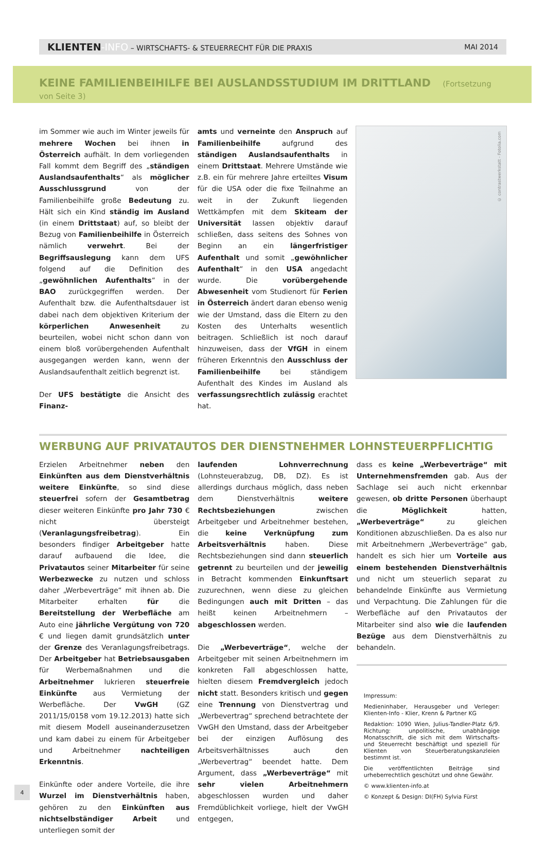KLIENTEN-INFO – WIRTSCHAFTS- & STEUERRECHT FÜR DIE PRAXIS
MAI 2014
KEINE FAMILIENBEIHILFE BEI AUSLANDSSTUDIUM IM DRITTLAND (Fortsetzung von Seite 3)
im Sommer wie auch im Winter jeweils für mehrere Wochen bei ihnen in Österreich aufhält. In dem vorliegenden Fall kommt dem Begriff des „ständigen Auslandsaufenthalts“ als möglicher Ausschlussgrund von der Familienbeihilfe große Bedeutung zu. Hält sich ein Kind ständig im Ausland (in einem Drittstaat) auf, so bleibt der Bezug von Familienbeihilfe in Österreich nämlich verwehrt. Bei der Begriffsauslegung kann dem UFS folgend auf die Definition des „gewöhnlichen Aufenthalts“ in der BAO zurückgegriffen werden. Der Aufenthalt bzw. die Aufenthaltsdauer ist dabei nach dem objektiven Kriterium der körperlichen Anwesenheit zu beurteilen, wobei nicht schon dann von einem bloß vorübergehenden Aufenthalt ausgegangen werden kann, wenn der Auslandsaufenthalt zeitlich begrenzt ist.
Der UFS bestätigte die Ansicht des Finanz-
amts und verneinte den Anspruch auf Familienbeihilfe aufgrund des ständigen Auslandsaufenthalts in einem Drittstaat. Mehrere Umstände wie z.B. ein für mehrere Jahre erteiltes Visum für die USA oder die fixe Teilnahme an weit in der Zukunft liegenden Wettkämpfen mit dem Skiteam der Universität lassen objektiv darauf schließen, dass seitens des Sohnes von Beginn an ein längerfristiger Aufenthalt und somit „gewöhnlicher Aufenthalt“ in den USA angedacht wurde. Die vorübergehende Abwesenheit vom Studienort für Ferien in Österreich ändert daran ebenso wenig wie der Umstand, dass die Eltern zu den Kosten des Unterhalts wesentlich beitragen. Schließlich ist noch darauf hinzuweisen, dass der VfGH in einem früheren Erkenntnis den Ausschluss der Familienbeihilfe bei ständigem Aufenthalt des Kindes im Ausland als verfassungsrechtlich zulässig erachtet hat.
© contrastwerkstatt - Fotolia.com
WERBUNG AUF PRIVATAUTOS DER DIENSTNEHMER LOHNSTEUERPFLICHTIG
Erzielen Arbeitnehmer neben den Einkünften aus dem Dienstverhältnis weitere Einkünfte, so sind diese steuerfrei sofern der Gesamtbetrag dieser weiteren Einkünfte pro Jahr 730 € nicht übersteigt (Veranlagungsfreibetrag). Ein besonders findiger Arbeitgeber hatte darauf aufbauend die Idee, die Privatautos seiner Mitarbeiter für seine Werbezwecke zu nutzen und schloss daher „Werbeverträge“ mit ihnen ab. Die Mitarbeiter erhalten für die Bereitstellung der Werbefläche am Auto eine jährliche Vergütung von 720 € und liegen damit grundsätzlich unter der Grenze des Veranlagungsfreibetrags. Der Arbeitgeber hat Betriebsausgaben für Werbemaßnahmen und die Arbeitnehmer lukrieren steuerfreie Einkünfte aus Vermietung der Werbefläche. Der VwGH (GZ 2011/15/0158 vom 19.12.2013) hatte sich mit diesem Modell auseinanderzusetzen und kam dabei zu einem für Arbeitgeber und Arbeitnehmer nachteiligen Erkenntnis.
Einkünfte oder andere Vorteile, die ihre Wurzel im Dienstverhältnis haben, gehören zu den Einkünften aus nichtselbständiger Arbeit und unterliegen somit der
laufenden Lohnverrechnung (Lohnsteuerabzug, DB, DZ). Es ist allerdings durchaus möglich, dass neben dem Dienstverhältnis weitere Rechtsbeziehungen zwischen Arbeitgeber und Arbeitnehmer bestehen, die keine Verknüpfung zum Arbeitsverhältnis haben. Diese Rechtsbeziehungen sind dann steuerlich getrennt zu beurteilen und der jeweilig in Betracht kommenden Einkunftsart zuzurechnen, wenn diese zu gleichen Bedingungen auch mit Dritten – das heißt keinen Arbeitnehmern – abgeschlossen werden.
Die „Werbeverträge“, welche der Arbeitgeber mit seinen Arbeitnehmern im konkreten Fall abgeschlossen hatte, hielten diesem Fremdvergleich jedoch nicht statt. Besonders kritisch und gegen eine Trennung von Dienstvertrag und „Werbevertrag“ sprechend betrachtete der VwGH den Umstand, dass der Arbeitgeber bei der einzigen Auflösung des Arbeitsverhältnisses auch den „Werbevertrag“ beendet hatte. Dem Argument, dass „Werbeverträge“ mit sehr vielen Arbeitnehmern abgeschlossen wurden und daher Fremdüblichkeit vorliege, hielt der VwGH entgegen,
dass es keine „Werbeverträge“ mit Unternehmensfremden gab. Aus der Sachlage sei auch nicht erkennbar gewesen, ob dritte Personen überhaupt die Möglichkeit hatten, „Werbeverträge“ zu gleichen Konditionen abzuschließen. Da es also nur mit Arbeitnehmern „Werbeverträge“ gab, handelt es sich hier um Vorteile aus einem bestehenden Dienstverhältnis und nicht um steuerlich separat zu behandelnde Einkünfte aus Vermietung und Verpachtung. Die Zahlungen für die Werbefläche auf den Privatautos der Mitarbeiter sind also wie die laufenden Bezüge aus dem Dienstverhältnis zu behandeln.
Impressum:
Medieninhaber, Herausgeber und Verleger: Klienten-Info - Klier, Krenn & Partner KG
Redaktion: 1090 Wien, Julius-Tandler-Platz 6/9. Richtung: unpolitische, unabhängige Monatsschrift, die sich mit dem Wirtschafts- und Steuerrecht beschäftigt und speziell für Klienten von Steuerberatungskanzleien bestimmt ist.
Die veröffentlichten Beiträge sind urheberrechtlich geschützt und ohne Gewähr.
© www.klienten-info.at
© Konzept & Design: DI(FH) Sylvia Fürst
4